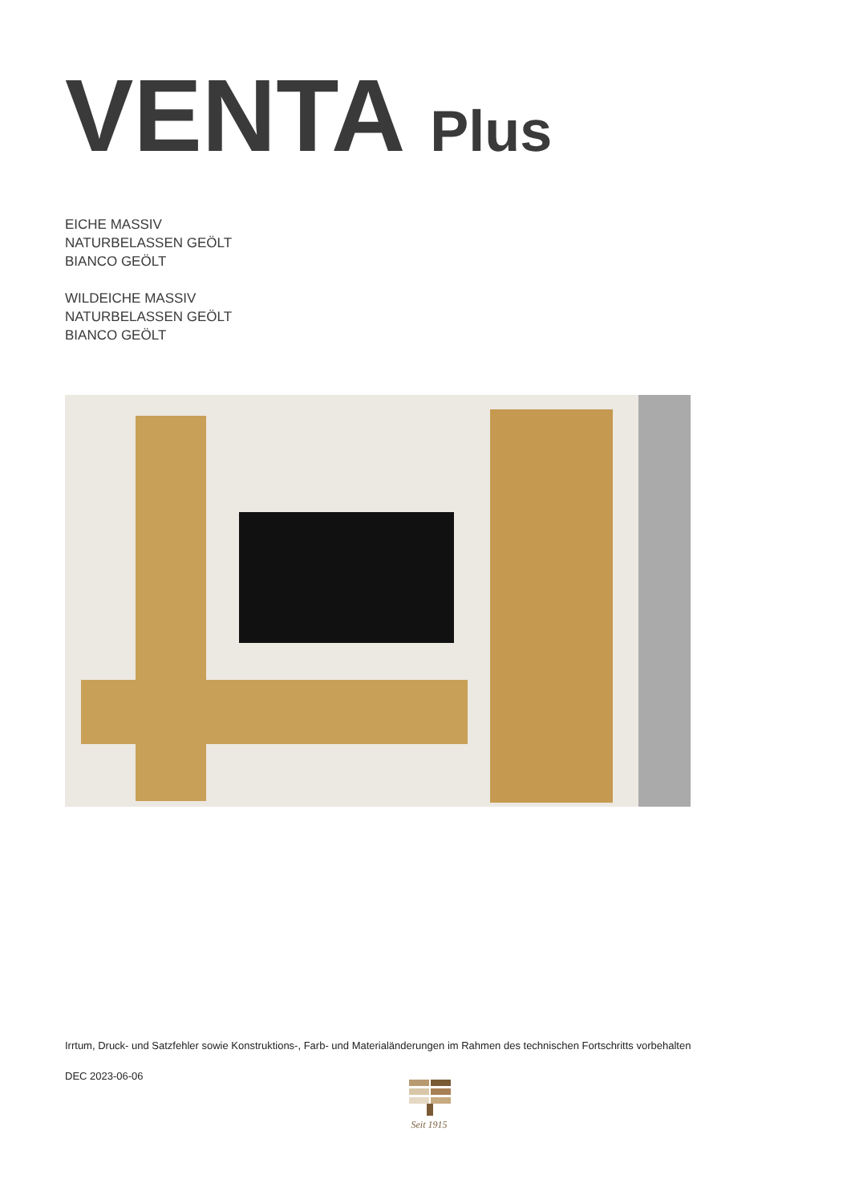VENTA Plus
EICHE MASSIV
NATURBELASSEN GEÖLT
BIANCO GEÖLT
WILDEICHE MASSIV
NATURBELASSEN GEÖLT
BIANCO GEÖLT
Irrtum, Druck- und Satzfehler sowie Konstruktions-, Farb- und Materialänderungen im Rahmen des technischen Fortschritts vorbehalten
DEC 2023-06-06
Seit 1915